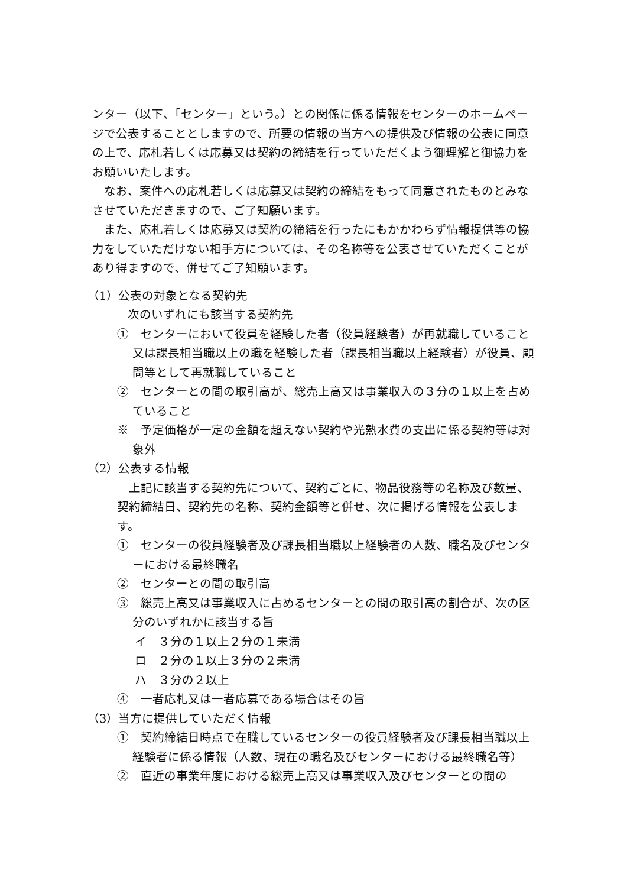ンター（以下、「センター」という。）との関係に係る情報をセンターのホームページで公表することとしますので、所要の情報の当方への提供及び情報の公表に同意の上で、応札若しくは応募又は契約の締結を行っていただくよう御理解と御協力をお願いいたします。
なお、案件への応札若しくは応募又は契約の締結をもって同意されたものとみなさせていただきますので、ご了知願います。
また、応札若しくは応募又は契約の締結を行ったにもかかわらず情報提供等の協力をしていただけない相手方については、その名称等を公表させていただくことがあり得ますので、併せてご了知願います。
（1）公表の対象となる契約先
次のいずれにも該当する契約先
①　センターにおいて役員を経験した者（役員経験者）が再就職していること又は課長相当職以上の職を経験した者（課長相当職以上経験者）が役員、顧問等として再就職していること
②　センターとの間の取引高が、総売上高又は事業収入の３分の１以上を占めていること
※　予定価格が一定の金額を超えない契約や光熱水費の支出に係る契約等は対象外
（2）公表する情報
上記に該当する契約先について、契約ごとに、物品役務等の名称及び数量、契約締結日、契約先の名称、契約金額等と併せ、次に掲げる情報を公表します。
①　センターの役員経験者及び課長相当職以上経験者の人数、職名及びセンターにおける最終職名
②　センターとの間の取引高
③　総売上高又は事業収入に占めるセンターとの間の取引高の割合が、次の区分のいずれかに該当する旨
イ　３分の１以上２分の１未満
ロ　２分の１以上３分の２未満
ハ　３分の２以上
④　一者応札又は一者応募である場合はその旨
（3）当方に提供していただく情報
①　契約締結日時点で在職しているセンターの役員経験者及び課長相当職以上経験者に係る情報（人数、現在の職名及びセンターにおける最終職名等）
②　直近の事業年度における総売上高又は事業収入及びセンターとの間の